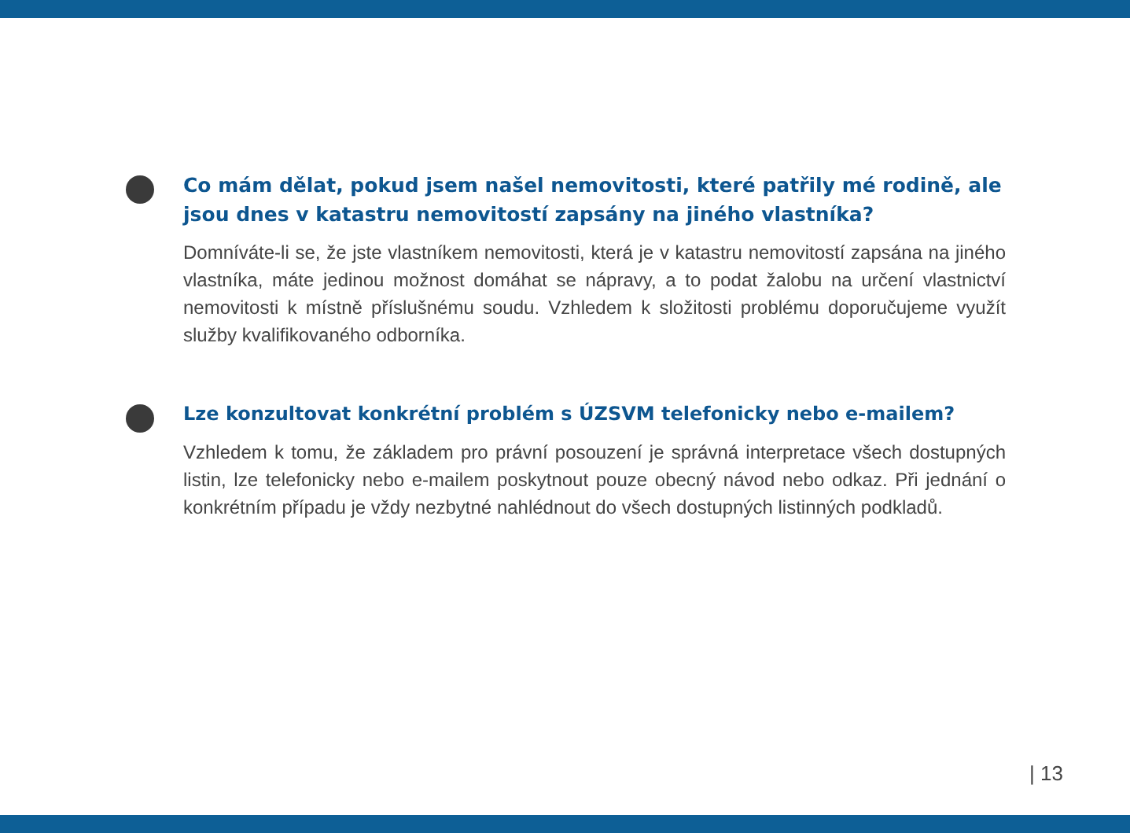Co mám dělat, pokud jsem našel nemovitosti, které patřily mé rodině, ale jsou dnes v katastru nemovitostí zapsány na jiného vlastníka?
Domníváte-li se, že jste vlastníkem nemovitosti, která je v katastru nemovitostí zapsána na jiného vlastníka, máte jedinou možnost domáhat se nápravy, a to podat žalobu na určení vlastnictví nemovitosti k místně příslušnému soudu. Vzhledem k složitosti problému doporučujeme využít služby kvalifikovaného odborníka.
Lze konzultovat konkrétní problém s ÚZSVM telefonicky nebo e-mailem?
Vzhledem k tomu, že základem pro právní posouzení je správná interpretace všech dostupných listin, lze telefonicky nebo e-mailem poskytnout pouze obecný návod nebo odkaz. Při jednání o konkrétním případu je vždy nezbytné nahlédnout do všech dostupných listinných podkladů.
| 13